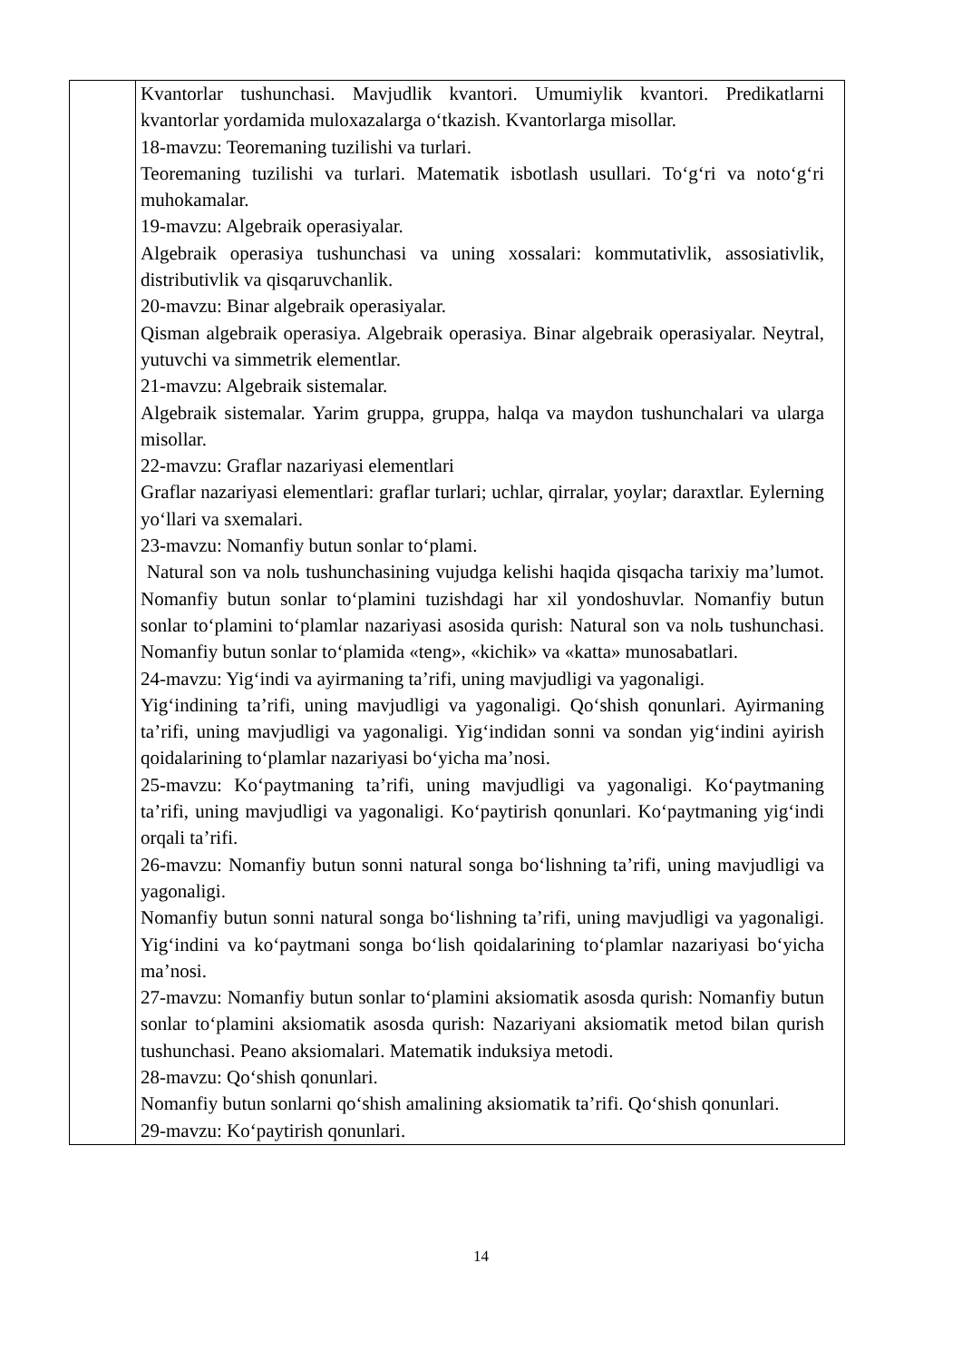| | Kvantorlar tushunchasi. Mavjudlik kvantori. Umumiylik kvantori. Predikatlarni kvantorlar yordamida muloxazalarga o‘tkazish. Kvantorlarga misollar. 18-mavzu: Teoremaning tuzilishi va turlari. Teoremaning tuzilishi va turlari. Matematik isbotlash usullari. To‘g‘ri va noto‘g‘ri muhokamalar. 19-mavzu: Algebraik operasiyalar. Algebraik operasiya tushunchasi va uning xossalari: kommutativlik, assosiativlik, distributivlik va qisqaruvchanlik. 20-mavzu: Binar algebraik operasiyalar. Qisman algebraik operasiya. Algebraik operasiya. Binar algebraik operasiyalar. Neytral, yutuvchi va simmetrik elementlar. 21-mavzu: Algebraik sistemalar. Algebraik sistemalar. Yarim gruppa, gruppa, halqa va maydon tushunchalari va ularga misollar. 22-mavzu: Graflar nazariyasi elementlari Graflar nazariyasi elementlari: graflar turlari; uchlar, qirralar, yoylar; daraxtlar. Eylerning yo‘llari va sxemalari. 23-mavzu: Nomanfiy butun sonlar to‘plami. Natural son va nolь tushunchasining vujudga kelishi haqida qisqacha tarixiy ma’lumot. Nomanfiy butun sonlar to‘plamini tuzishdagi har xil yondoshuvlar. Nomanfiy butun sonlar to‘plamini to‘plamlar nazariyasi asosida qurish: Natural son va nolь tushunchasi. Nomanfiy butun sonlar to‘plamida «teng», «kichik» va «katta» munosabatlari. 24-mavzu: Yig‘indi va ayirmaning ta’rifi, uning mavjudligi va yagonaligi. Yig‘indining ta’rifi, uning mavjudligi va yagonaligi. Qo‘shish qonunlari. Ayirmaning ta’rifi, uning mavjudligi va yagonaligi. Yig‘indidan sonni va sondan yig‘indini ayirish qoidalarining to‘plamlar nazariyasi bo‘yicha ma’nosi. 25-mavzu: Ko‘paytmaning ta’rifi, uning mavjudligi va yagonaligi. Ko‘paytmaning ta’rifi, uning mavjudligi va yagonaligi. Ko‘paytirish qonunlari. Ko‘paytmaning yig‘indi orqali ta’rifi. 26-mavzu: Nomanfiy butun sonni natural songa bo‘lishning ta’rifi, uning mavjudligi va yagonaligi. Nomanfiy butun sonni natural songa bo‘lishning ta’rifi, uning mavjudligi va yagonaligi. Yig‘indini va ko‘paytmani songa bo‘lish qoidalarining to‘plamlar nazariyasi bo‘yicha ma’nosi. 27-mavzu: Nomanfiy butun sonlar to‘plamini aksiomatik asosda qurish: Nomanfiy butun sonlar to‘plamini aksiomatik asosda qurish: Nazariyani aksiomatik metod bilan qurish tushunchasi. Peano aksiomalari. Matematik induksiya metodi. 28-mavzu: Qo‘shish qonunlari. Nomanfiy butun sonlarni qo‘shish amalining aksiomatik ta’rifi. Qo‘shish qonunlari. 29-mavzu: Ko‘paytirish qonunlari. |
14